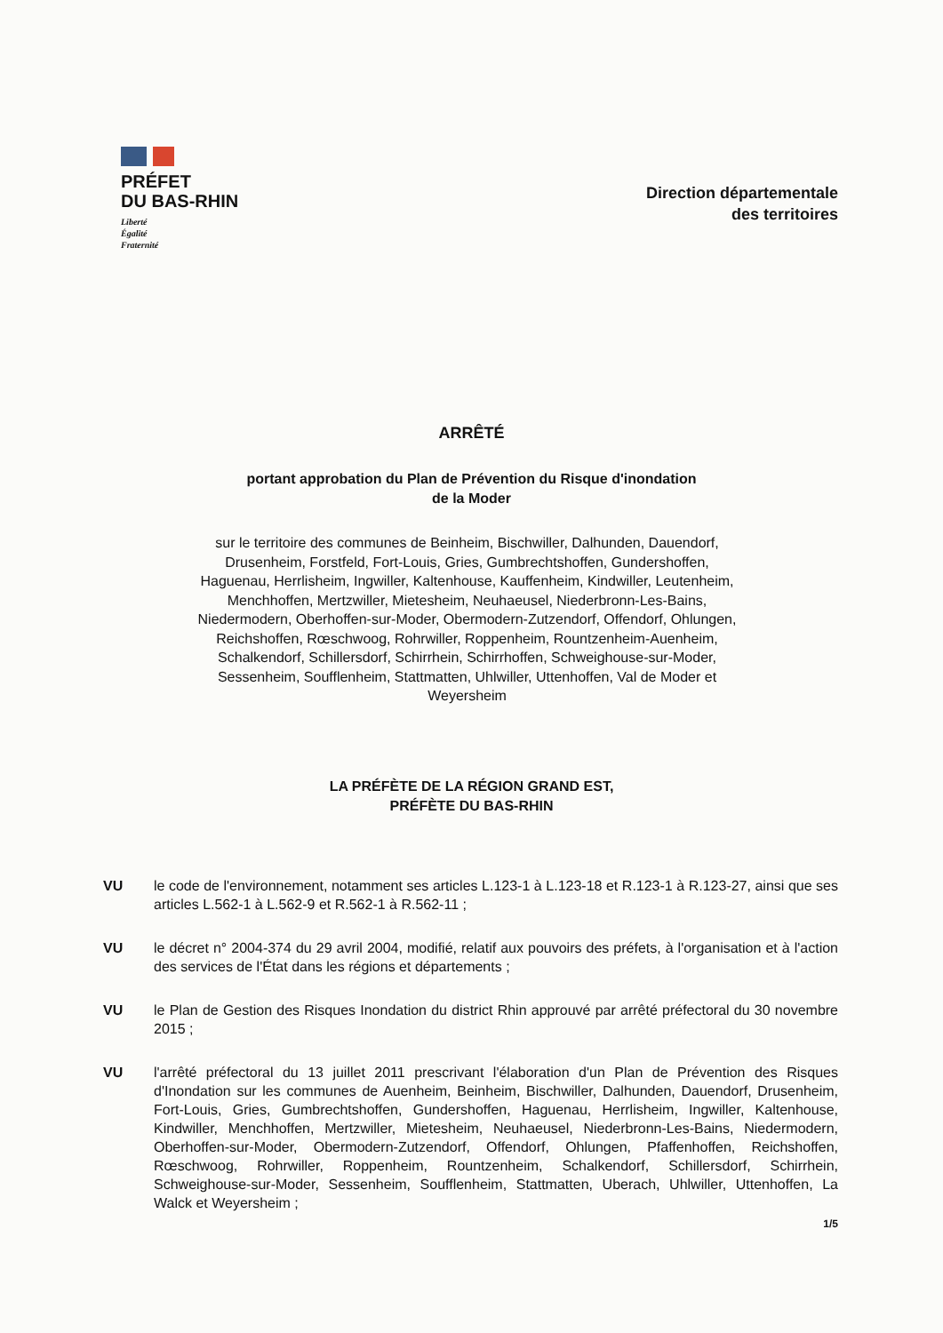PRÉFET
DU BAS-RHIN
Liberté
Égalité
Fraternité
Direction départementale
des territoires
ARRÊTÉ
portant approbation du Plan de Prévention du Risque d'inondation
de la Moder
sur le territoire des communes de Beinheim, Bischwiller, Dalhunden, Dauendorf, Drusenheim, Forstfeld, Fort-Louis, Gries, Gumbrechtshoffen, Gundershoffen, Haguenau, Herrlisheim, Ingwiller, Kaltenhouse, Kauffenheim, Kindwiller, Leutenheim, Menchhoffen, Mertzwiller, Mietesheim, Neuhaeusel, Niederbronn-Les-Bains, Niedermodern, Oberhoffen-sur-Moder, Obermodern-Zutzendorf, Offendorf, Ohlungen, Reichshoffen, Rœschwoog, Rohrwiller, Roppenheim, Rountzenheim-Auenheim, Schalkendorf, Schillersdorf, Schirrhein, Schirrhoffen, Schweighouse-sur-Moder, Sessenheim, Soufflenheim, Stattmatten, Uhlwiller, Uttenhoffen, Val de Moder et Weyersheim
LA PRÉFÈTE DE LA RÉGION GRAND EST,
PRÉFÈTE DU BAS-RHIN
VU le code de l'environnement, notamment ses articles L.123-1 à L.123-18 et R.123-1 à R.123-27, ainsi que ses articles L.562-1 à L.562-9 et R.562-1 à R.562-11 ;
VU le décret n° 2004-374 du 29 avril 2004, modifié, relatif aux pouvoirs des préfets, à l'organisation et à l'action des services de l'État dans les régions et départements ;
VU le Plan de Gestion des Risques Inondation du district Rhin approuvé par arrêté préfectoral du 30 novembre 2015 ;
VU l'arrêté préfectoral du 13 juillet 2011 prescrivant l'élaboration d'un Plan de Prévention des Risques d'Inondation sur les communes de Auenheim, Beinheim, Bischwiller, Dalhunden, Dauendorf, Drusenheim, Fort-Louis, Gries, Gumbrechtshoffen, Gundershoffen, Haguenau, Herrlisheim, Ingwiller, Kaltenhouse, Kindwiller, Menchhoffen, Mertzwiller, Mietesheim, Neuhaeusel, Niederbronn-Les-Bains, Niedermodern, Oberhoffen-sur-Moder, Obermodern-Zutzendorf, Offendorf, Ohlungen, Pfaffenhoffen, Reichshoffen, Rœschwoog, Rohrwiller, Roppenheim, Rountzenheim, Schalkendorf, Schillersdorf, Schirrhein, Schweighouse-sur-Moder, Sessenheim, Soufflenheim, Stattmatten, Uberach, Uhlwiller, Uttenhoffen, La Walck et Weyersheim ;
1/5